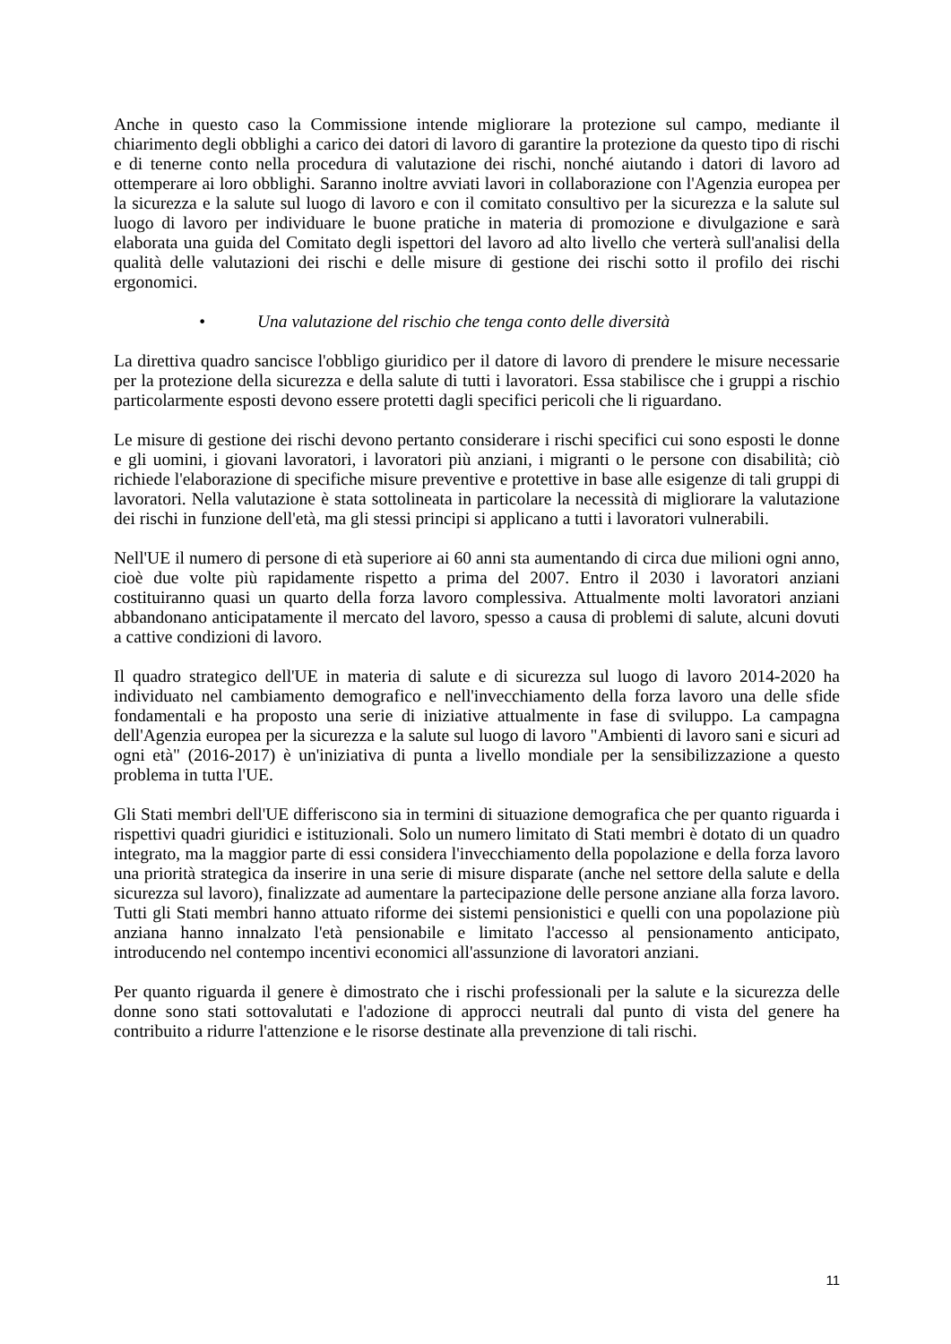Anche in questo caso la Commissione intende migliorare la protezione sul campo, mediante il chiarimento degli obblighi a carico dei datori di lavoro di garantire la protezione da questo tipo di rischi e di tenerne conto nella procedura di valutazione dei rischi, nonché aiutando i datori di lavoro ad ottemperare ai loro obblighi. Saranno inoltre avviati lavori in collaborazione con l'Agenzia europea per la sicurezza e la salute sul luogo di lavoro e con il comitato consultivo per la sicurezza e la salute sul luogo di lavoro per individuare le buone pratiche in materia di promozione e divulgazione e sarà elaborata una guida del Comitato degli ispettori del lavoro ad alto livello che verterà sull'analisi della qualità delle valutazioni dei rischi e delle misure di gestione dei rischi sotto il profilo dei rischi ergonomici.
• Una valutazione del rischio che tenga conto delle diversità
La direttiva quadro sancisce l'obbligo giuridico per il datore di lavoro di prendere le misure necessarie per la protezione della sicurezza e della salute di tutti i lavoratori. Essa stabilisce che i gruppi a rischio particolarmente esposti devono essere protetti dagli specifici pericoli che li riguardano.
Le misure di gestione dei rischi devono pertanto considerare i rischi specifici cui sono esposti le donne e gli uomini, i giovani lavoratori, i lavoratori più anziani, i migranti o le persone con disabilità; ciò richiede l'elaborazione di specifiche misure preventive e protettive in base alle esigenze di tali gruppi di lavoratori. Nella valutazione è stata sottolineata in particolare la necessità di migliorare la valutazione dei rischi in funzione dell'età, ma gli stessi principi si applicano a tutti i lavoratori vulnerabili.
Nell'UE il numero di persone di età superiore ai 60 anni sta aumentando di circa due milioni ogni anno, cioè due volte più rapidamente rispetto a prima del 2007. Entro il 2030 i lavoratori anziani costituiranno quasi un quarto della forza lavoro complessiva. Attualmente molti lavoratori anziani abbandonano anticipatamente il mercato del lavoro, spesso a causa di problemi di salute, alcuni dovuti a cattive condizioni di lavoro.
Il quadro strategico dell'UE in materia di salute e di sicurezza sul luogo di lavoro 2014-2020 ha individuato nel cambiamento demografico e nell'invecchiamento della forza lavoro una delle sfide fondamentali e ha proposto una serie di iniziative attualmente in fase di sviluppo. La campagna dell'Agenzia europea per la sicurezza e la salute sul luogo di lavoro "Ambienti di lavoro sani e sicuri ad ogni età" (2016-2017) è un'iniziativa di punta a livello mondiale per la sensibilizzazione a questo problema in tutta l'UE.
Gli Stati membri dell'UE differiscono sia in termini di situazione demografica che per quanto riguarda i rispettivi quadri giuridici e istituzionali. Solo un numero limitato di Stati membri è dotato di un quadro integrato, ma la maggior parte di essi considera l'invecchiamento della popolazione e della forza lavoro una priorità strategica da inserire in una serie di misure disparate (anche nel settore della salute e della sicurezza sul lavoro), finalizzate ad aumentare la partecipazione delle persone anziane alla forza lavoro. Tutti gli Stati membri hanno attuato riforme dei sistemi pensionistici e quelli con una popolazione più anziana hanno innalzato l'età pensionabile e limitato l'accesso al pensionamento anticipato, introducendo nel contempo incentivi economici all'assunzione di lavoratori anziani.
Per quanto riguarda il genere è dimostrato che i rischi professionali per la salute e la sicurezza delle donne sono stati sottovalutati e l'adozione di approcci neutrali dal punto di vista del genere ha contribuito a ridurre l'attenzione e le risorse destinate alla prevenzione di tali rischi.
11